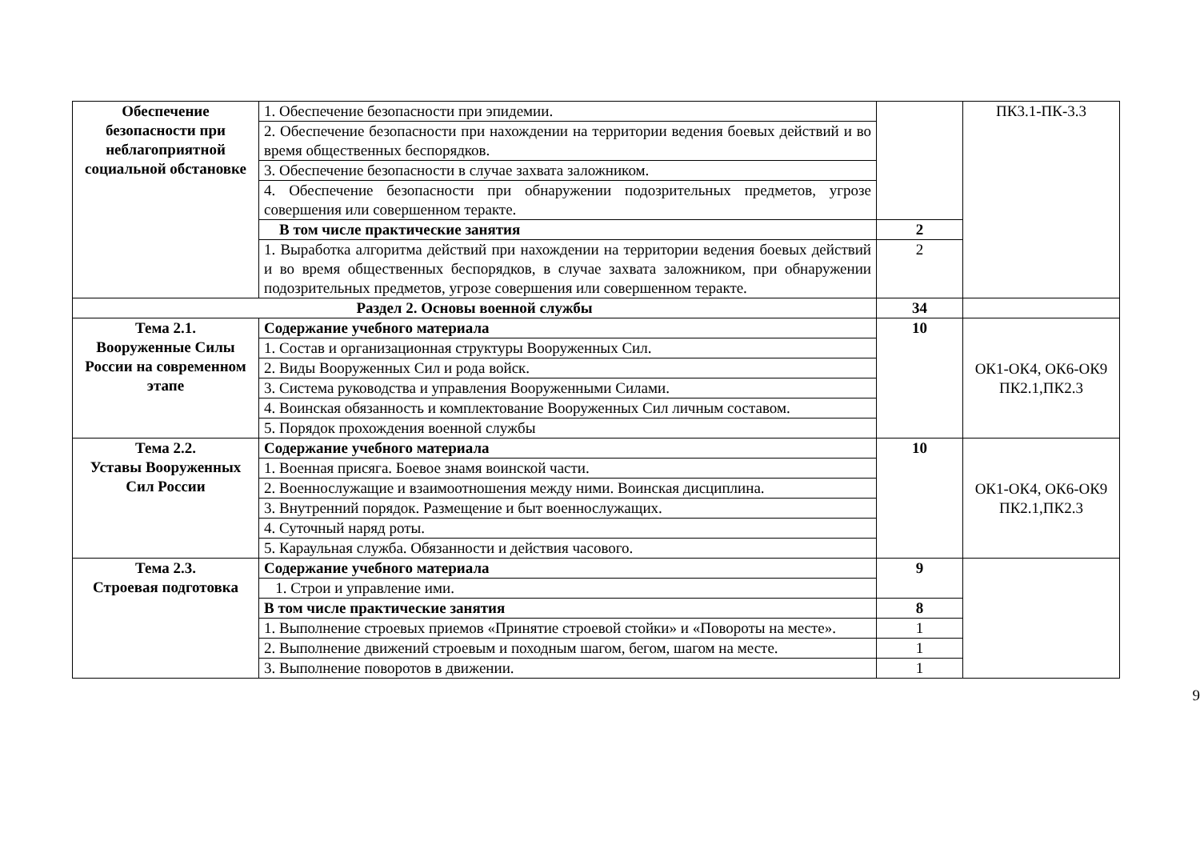| Обеспечение безопасности при неблагоприятной социальной обстановке | 1. Обеспечение безопасности при эпидемии. | | ПК3.1-ПК-3.3 |
| | 2. Обеспечение безопасности при нахождении на территории ведения боевых действий и во время общественных беспорядков. | | |
| | 3. Обеспечение безопасности в случае захвата заложником. | | |
| | 4. Обеспечение безопасности при обнаружении подозрительных предметов, угрозе совершения или совершенном теракте. | | |
| | В том числе практические занятия | 2 | |
| | 1. Выработка алгоритма действий при нахождении на территории ведения боевых действий и во время общественных беспорядков, в случае захвата заложником, при обнаружении подозрительных предметов, угрозе совершения или совершенном теракте. | 2 | |
| Раздел 2. Основы военной службы | | 34 | |
| Тема 2.1. Вооруженные Силы России на современном этапе | Содержание учебного материала | 10 | ОК1-ОК4, ОК6-ОК9 ПК2.1,ПК2.3 |
| | 1. Состав и организационная структуры Вооруженных Сил. | | |
| | 2. Виды Вооруженных Сил и рода войск. | | |
| | 3. Система руководства и управления Вооруженными Силами. | | |
| | 4. Воинская обязанность и комплектование Вооруженных Сил личным составом. | | |
| | 5. Порядок прохождения военной службы | | |
| Тема 2.2. Уставы Вооруженных Сил России | Содержание учебного материала | 10 | ОК1-ОК4, ОК6-ОК9 ПК2.1,ПК2.3 |
| | 1. Военная присяга. Боевое знамя воинской части. | | |
| | 2. Военнослужащие и взаимоотношения между ними. Воинская дисциплина. | | |
| | 3. Внутренний порядок. Размещение и быт военнослужащих. | | |
| | 4. Суточный наряд роты. | | |
| | 5. Караульная служба. Обязанности и действия часового. | | |
| Тема 2.3. Строевая подготовка | Содержание учебного материала | 9 | |
| | 1. Строи и управление ими. | | |
| | В том числе практические занятия | 8 | |
| | 1. Выполнение строевых приемов «Принятие строевой стойки» и «Повороты на месте». | 1 | |
| | 2. Выполнение движений строевым и походным шагом, бегом, шагом на месте. | 1 | |
| | 3. Выполнение поворотов в движении. | 1 | |
9